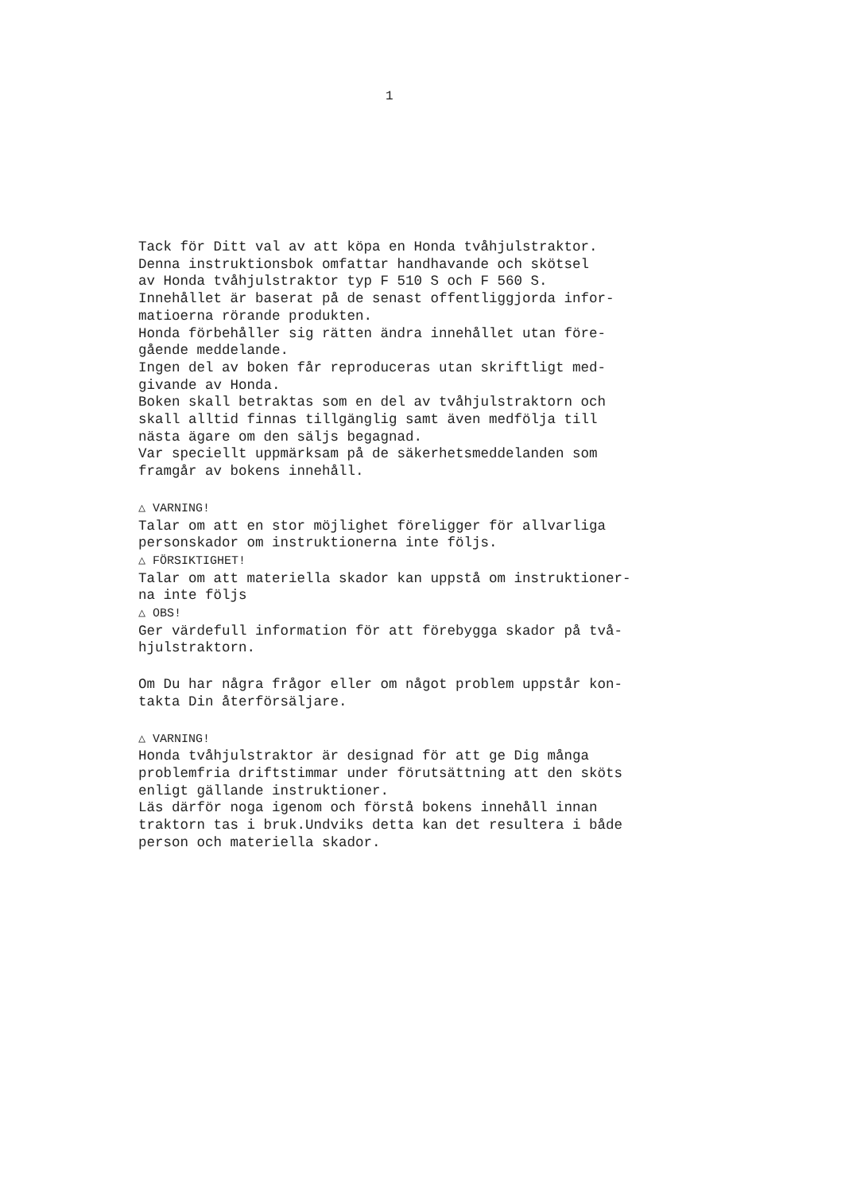1
Tack för Ditt val av att köpa en Honda tvåhjulstraktor.
Denna instruktionsbok omfattar handhavande och skötsel
av Honda tvåhjulstraktor typ F 510 S och F 560 S.
Innehållet är baserat på de senast offentliggjorda infor-
matioerna rörande produkten.
Honda förbehåller sig rätten ändra innehållet utan före-
gående meddelande.
Ingen del av boken får reproduceras utan skriftligt med-
givande av Honda.
Boken skall betraktas som en del av tvåhjulstraktorn och
skall alltid finnas tillgänglig samt även medfölja till
nästa ägare om den säljs begagnad.
Var speciellt uppmärksam på de säkerhetsmeddelanden som
framgår av bokens innehåll.
△ VARNING!
Talar om att en stor möjlighet föreligger för allvarliga
personskador om instruktionerna inte följs.
△ FÖRSIKTIGHET!
Talar om att materiella skador kan uppstå om instruktioner-
na inte följs
△ OBS!
Ger värdefull information för att förebygga skador på två-
hjulstraktorn.
Om Du har några frågor eller om något problem uppstår kon-
takta Din återförsäljare.
△ VARNING!
Honda tvåhjulstraktor är designad för att ge Dig många
problemfria driftstimmar under förutsättning att den sköts
enligt gällande instruktioner.
Läs därför noga igenom och förstå bokens innehåll innan
traktorn tas i bruk.Undviks detta kan det resultera i både
person och materiella skador.